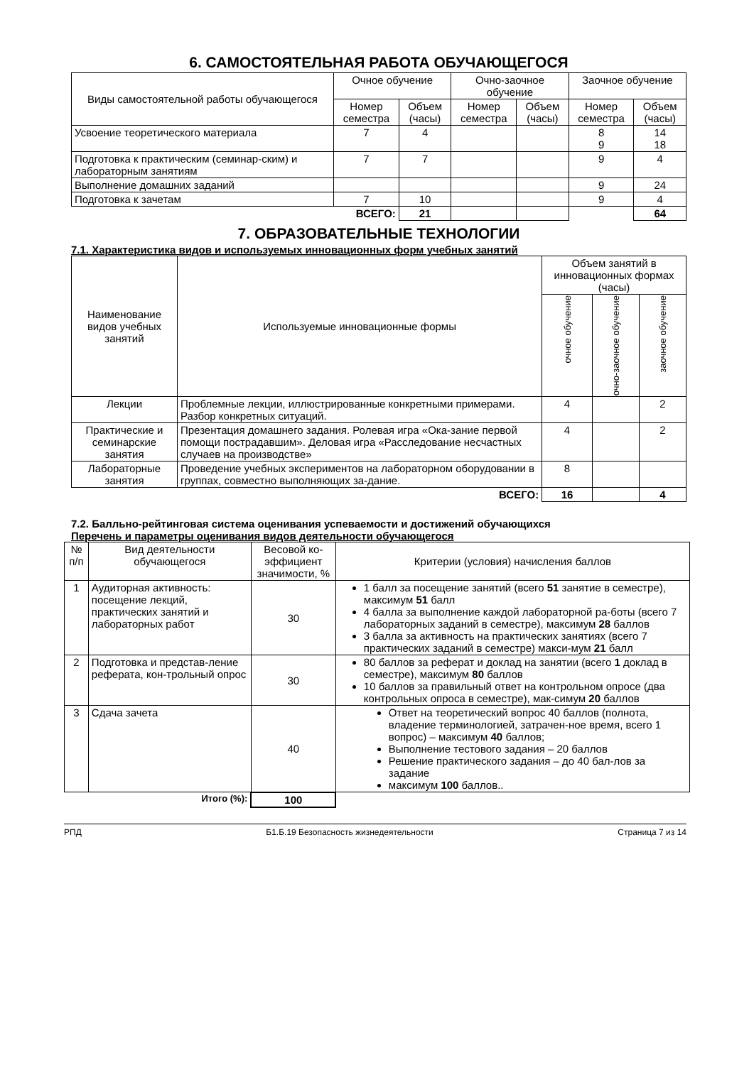6. САМОСТОЯТЕЛЬНАЯ РАБОТА ОБУЧАЮЩЕГОСЯ
| Виды самостоятельной работы обучающегося | Очное обучение | | Очно-заочное обучение | | Заочное обучение | |
| --- | --- | --- | --- | --- | --- | --- |
| | Номер семестра | Объем (часы) | Номер семестра | Объем (часы) | Номер семестра | Объем (часы) |
| Усвоение теоретического материала | 7 | 4 | | | 8 9 | 14 18 |
| Подготовка к практическим (семинар-ским) и лабораторным занятиям | 7 | 7 | | | 9 | 4 |
| Выполнение домашних заданий | | | | | 9 | 24 |
| Подготовка к зачетам | 7 | 10 | | | 9 | 4 |
| ВСЕГО: | | 21 | | | | 64 |
7. ОБРАЗОВАТЕЛЬНЫЕ ТЕХНОЛОГИИ
7.1. Характеристика видов и используемых инновационных форм учебных занятий
| Наименование видов учебных занятий | Используемые инновационные формы | Объем занятий в инновационных формах (часы) | | |
| --- | --- | --- | --- | --- |
| | | очное обучение | очно-заочное обучение | заочное обучение |
| Лекции | Проблемные лекции, иллюстрированные конкретными примерами. Разбор конкретных ситуаций. | 4 | | 2 |
| Практические и семинарские занятия | Презентация домашнего задания. Ролевая игра «Ока-зание первой помощи пострадавшим». Деловая игра «Расследование несчастных случаев на производстве» | 4 | | 2 |
| Лабораторные занятия | Проведение учебных экспериментов на лабораторном оборудовании в группах, совместно выполняющих за-дание. | 8 | | |
| ВСЕГО: | | 16 | | 4 |
7.2. Балльно-рейтинговая система оценивания успеваемости и достижений обучающихся
Перечень и параметры оценивания видов деятельности обучающегося
| № п/п | Вид деятельности обучающегося | Весовой ко-эффициент значимости, % | Критерии (условия) начисления баллов |
| --- | --- | --- | --- |
| 1 | Аудиторная активность: посещение лекций, практических занятий и лабораторных работ | 30 | 1 балл за посещение занятий (всего 51 занятие в семестре), максимум 51 балл 4 балла за выполнение каждой лабораторной ра-боты (всего 7 лабораторных заданий в семестре), максимум 28 баллов 3 балла за активность на практических занятиях (всего 7 практических заданий в семестре) макси-мум 21 балл |
| 2 | Подготовка и представ-ление реферата, кон-трольный опрос | 30 | 80 баллов за реферат и доклад на занятии (всего 1 доклад в семестре), максимум 80 баллов 10 баллов за правильный ответ на контрольном опросе (два контрольных опроса в семестре), мак-симум 20 баллов |
| 3 | Сдача зачета | 40 | Ответ на теоретический вопрос 40 баллов (полнота, владение терминологией, затрачен-ное время, всего 1 вопрос) – максимум 40 баллов; Выполнение тестового задания – 20 баллов Решение практического задания – до 40 бал-лов за задание максимум 100 баллов.. |
| Итого (%): | | 100 | |
РПД Б1.Б.19 Безопасность жизнедеятельности Страница 7 из 14